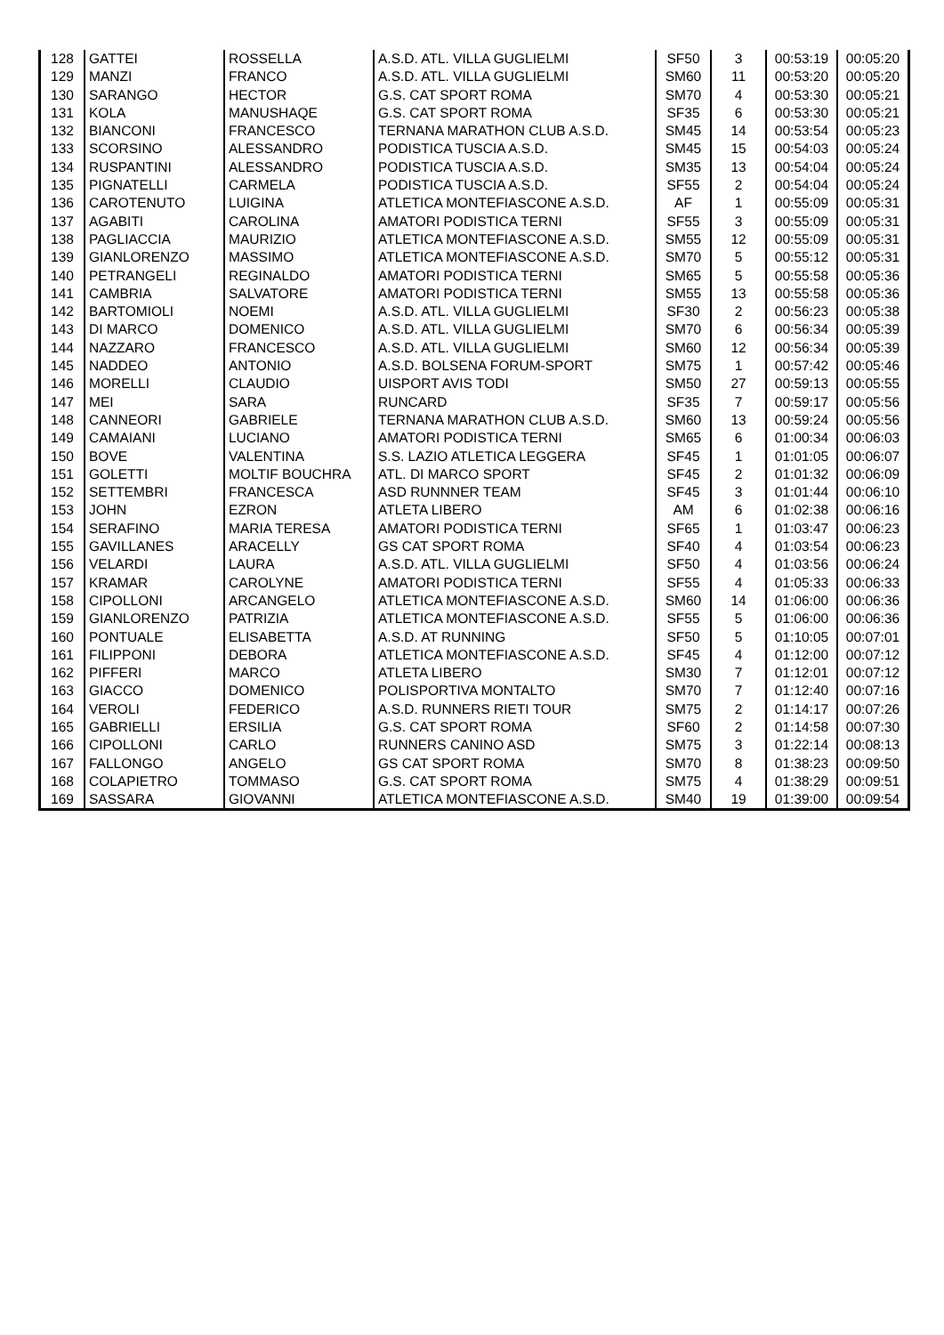| 128 | GATTEI | ROSSELLA | A.S.D. ATL. VILLA GUGLIELMI | SF50 | 3 | 00:53:19 | 00:05:20 |
| 129 | MANZI | FRANCO | A.S.D. ATL. VILLA GUGLIELMI | SM60 | 11 | 00:53:20 | 00:05:20 |
| 130 | SARANGO | HECTOR | G.S. CAT SPORT ROMA | SM70 | 4 | 00:53:30 | 00:05:21 |
| 131 | KOLA | MANUSHAQE | G.S. CAT SPORT ROMA | SF35 | 6 | 00:53:30 | 00:05:21 |
| 132 | BIANCONI | FRANCESCO | TERNANA MARATHON CLUB A.S.D. | SM45 | 14 | 00:53:54 | 00:05:23 |
| 133 | SCORSINO | ALESSANDRO | PODISTICA TUSCIA A.S.D. | SM45 | 15 | 00:54:03 | 00:05:24 |
| 134 | RUSPANTINI | ALESSANDRO | PODISTICA TUSCIA A.S.D. | SM35 | 13 | 00:54:04 | 00:05:24 |
| 135 | PIGNATELLI | CARMELA | PODISTICA TUSCIA A.S.D. | SF55 | 2 | 00:54:04 | 00:05:24 |
| 136 | CAROTENUTO | LUIGINA | ATLETICA MONTEFIASCONE A.S.D. | AF | 1 | 00:55:09 | 00:05:31 |
| 137 | AGABITI | CAROLINA | AMATORI PODISTICA TERNI | SF55 | 3 | 00:55:09 | 00:05:31 |
| 138 | PAGLIACCIA | MAURIZIO | ATLETICA MONTEFIASCONE A.S.D. | SM55 | 12 | 00:55:09 | 00:05:31 |
| 139 | GIANLORENZO | MASSIMO | ATLETICA MONTEFIASCONE A.S.D. | SM70 | 5 | 00:55:12 | 00:05:31 |
| 140 | PETRANGELI | REGINALDO | AMATORI PODISTICA TERNI | SM65 | 5 | 00:55:58 | 00:05:36 |
| 141 | CAMBRIA | SALVATORE | AMATORI PODISTICA TERNI | SM55 | 13 | 00:55:58 | 00:05:36 |
| 142 | BARTOMIOLI | NOEMI | A.S.D. ATL. VILLA GUGLIELMI | SF30 | 2 | 00:56:23 | 00:05:38 |
| 143 | DI MARCO | DOMENICO | A.S.D. ATL. VILLA GUGLIELMI | SM70 | 6 | 00:56:34 | 00:05:39 |
| 144 | NAZZARO | FRANCESCO | A.S.D. ATL. VILLA GUGLIELMI | SM60 | 12 | 00:56:34 | 00:05:39 |
| 145 | NADDEO | ANTONIO | A.S.D. BOLSENA FORUM-SPORT | SM75 | 1 | 00:57:42 | 00:05:46 |
| 146 | MORELLI | CLAUDIO | UISPORT AVIS TODI | SM50 | 27 | 00:59:13 | 00:05:55 |
| 147 | MEI | SARA | RUNCARD | SF35 | 7 | 00:59:17 | 00:05:56 |
| 148 | CANNEORI | GABRIELE | TERNANA MARATHON CLUB A.S.D. | SM60 | 13 | 00:59:24 | 00:05:56 |
| 149 | CAMAIANI | LUCIANO | AMATORI PODISTICA TERNI | SM65 | 6 | 01:00:34 | 00:06:03 |
| 150 | BOVE | VALENTINA | S.S. LAZIO ATLETICA LEGGERA | SF45 | 1 | 01:01:05 | 00:06:07 |
| 151 | GOLETTI | MOLTIF BOUCHRA | ATL. DI MARCO SPORT | SF45 | 2 | 01:01:32 | 00:06:09 |
| 152 | SETTEMBRI | FRANCESCA | ASD RUNNNER TEAM | SF45 | 3 | 01:01:44 | 00:06:10 |
| 153 | JOHN | EZRON | ATLETA LIBERO | AM | 6 | 01:02:38 | 00:06:16 |
| 154 | SERAFINO | MARIA TERESA | AMATORI PODISTICA TERNI | SF65 | 1 | 01:03:47 | 00:06:23 |
| 155 | GAVILLANES | ARACELLY | GS CAT SPORT ROMA | SF40 | 4 | 01:03:54 | 00:06:23 |
| 156 | VELARDI | LAURA | A.S.D. ATL. VILLA GUGLIELMI | SF50 | 4 | 01:03:56 | 00:06:24 |
| 157 | KRAMAR | CAROLYNE | AMATORI PODISTICA TERNI | SF55 | 4 | 01:05:33 | 00:06:33 |
| 158 | CIPOLLONI | ARCANGELO | ATLETICA MONTEFIASCONE A.S.D. | SM60 | 14 | 01:06:00 | 00:06:36 |
| 159 | GIANLORENZO | PATRIZIA | ATLETICA MONTEFIASCONE A.S.D. | SF55 | 5 | 01:06:00 | 00:06:36 |
| 160 | PONTUALE | ELISABETTA | A.S.D. AT RUNNING | SF50 | 5 | 01:10:05 | 00:07:01 |
| 161 | FILIPPONI | DEBORA | ATLETICA MONTEFIASCONE A.S.D. | SF45 | 4 | 01:12:00 | 00:07:12 |
| 162 | PIFFERI | MARCO | ATLETA LIBERO | SM30 | 7 | 01:12:01 | 00:07:12 |
| 163 | GIACCO | DOMENICO | POLISPORTIVA MONTALTO | SM70 | 7 | 01:12:40 | 00:07:16 |
| 164 | VEROLI | FEDERICO | A.S.D. RUNNERS RIETI TOUR | SM75 | 2 | 01:14:17 | 00:07:26 |
| 165 | GABRIELLI | ERSILIA | G.S. CAT SPORT ROMA | SF60 | 2 | 01:14:58 | 00:07:30 |
| 166 | CIPOLLONI | CARLO | RUNNERS CANINO ASD | SM75 | 3 | 01:22:14 | 00:08:13 |
| 167 | FALLONGO | ANGELO | GS CAT SPORT ROMA | SM70 | 8 | 01:38:23 | 00:09:50 |
| 168 | COLAPIETRO | TOMMASO | G.S. CAT SPORT ROMA | SM75 | 4 | 01:38:29 | 00:09:51 |
| 169 | SASSARA | GIOVANNI | ATLETICA MONTEFIASCONE A.S.D. | SM40 | 19 | 01:39:00 | 00:09:54 |